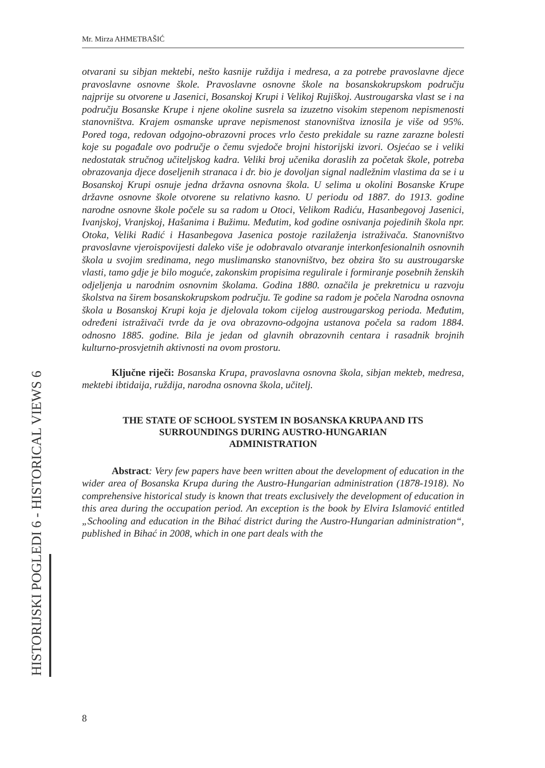Mr. Mirza AHMETBAŠIĆ
otvarani su sibjan mektebi, nešto kasnije ruždija i medresa, a za potrebe pravoslavne djece pravoslavne osnovne škole. Pravoslavne osnovne škole na bosanskokrupskom području najprije su otvorene u Jasenici, Bosanskoj Krupi i Velikoj Rujiškoj. Austrougarska vlast se i na području Bosanske Krupe i njene okoline susrela sa izuzetno visokim stepenom nepismenosti stanovništva. Krajem osmanske uprave nepismenost stanovništva iznosila je više od 95%. Pored toga, redovan odgojno-obrazovni proces vrlo često prekidale su razne zarazne bolesti koje su pogađale ovo područje o čemu svjedoče brojni historijski izvori. Osjećao se i veliki nedostatak stručnog učiteljskog kadra. Veliki broj učenika doraslih za početak škole, potreba obrazovanja djece doseljenih stranaca i dr. bio je dovoljan signal nadležnim vlastima da se i u Bosanskoj Krupi osnuje jedna državna osnovna škola. U selima u okolini Bosanske Krupe državne osnovne škole otvorene su relativno kasno. U periodu od 1887. do 1913. godine narodne osnovne škole počele su sa radom u Otoci, Velikom Radiću, Hasanbegovoj Jasenici, Ivanjskoj, Vranjskoj, Hašanima i Bužimu. Međutim, kod godine osnivanja pojedinih škola npr. Otoka, Veliki Radić i Hasanbegova Jasenica postoje razilaženja istraživača. Stanovništvo pravoslavne vjeroispovijesti daleko više je odobravalo otvaranje interkonfesionalnih osnovnih škola u svojim sredinama, nego muslimansko stanovništvo, bez obzira što su austrougarske vlasti, tamo gdje je bilo moguće, zakonskim propisima regulirale i formiranje posebnih ženskih odjeljenja u narodnim osnovnim školama. Godina 1880. označila je prekretnicu u razvoju školstva na širem bosanskokrupskom području. Te godine sa radom je počela Narodna osnovna škola u Bosanskoj Krupi koja je djelovala tokom cijelog austrougarskog perioda. Međutim, određeni istraživači tvrde da je ova obrazovno-odgojna ustanova počela sa radom 1884. odnosno 1885. godine. Bila je jedan od glavnih obrazovnih centara i rasadnik brojnih kulturno-prosvjetnih aktivnosti na ovom prostoru.
Ključne riječi: Bosanska Krupa, pravoslavna osnovna škola, sibjan mekteb, medresa, mektebi ibtidaija, ruždija, narodna osnovna škola, učitelj.
THE STATE OF SCHOOL SYSTEM IN BOSANSKA KRUPA AND ITS
SURROUNDINGS DURING AUSTRO-HUNGARIAN
ADMINISTRATION
Abstract: Very few papers have been written about the development of education in the wider area of Bosanska Krupa during the Austro-Hungarian administration (1878-1918). No comprehensive historical study is known that treats exclusively the development of education in this area during the occupation period. An exception is the book by Elvira Islamović entitled „Schooling and education in the Bihać district during the Austro-Hungarian administration“, published in Bihać in 2008, which in one part deals with the
HISTORIJSKI POGLEDI 6 - HISTORICAL VIEWS 6
8